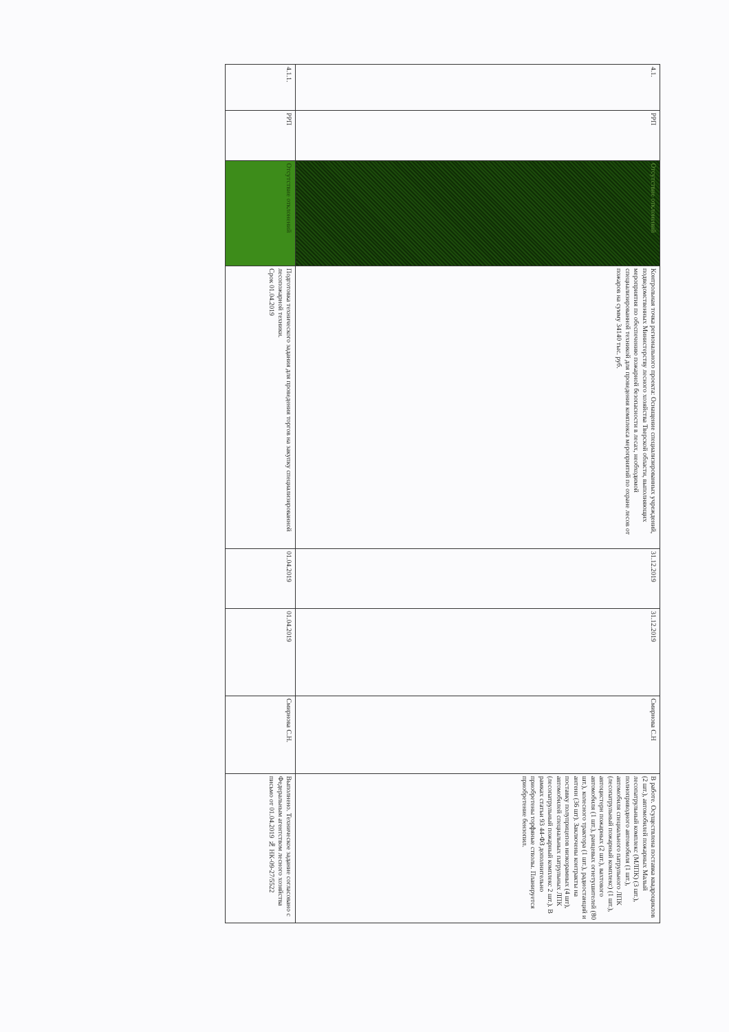| 4.1. | РРП | Отсутствие отклонений | Контрольная точка регионального проекта: Оснащение специализированных учреждений, подведомственных Министерству лесного хозяйства Тверской области, выполняющих мероприятия по обеспечению пожарной безопасности в лесах, необходимой специализированной техникой для проведения комплекса мероприятий по охране лесов от пожаров на сумму 34140 тыс. руб. | 31.12.2019 | 31.12.2019 | Смирнова С.Н | В работе. Осуществлена поставка квадроциклов (2 шт.), автомобилей пожарных Малый лесопатрульный комплекс (МЛПК) (3 шт.), полноприводного автомобиля (1 шт.), автомобиля специального патрульного ЛПК (лесопатрульный пожарный комплекс) (1 шт.), автоцистерн пожарных (2 шт.), вахтового автомобиля (1 шт.), ранцевых огнетушителей (80 шт.), колесного трактора (1 шт.), радиостанций и антенн (36 шт). Заключены контракты на поставку полуприцепов низкорамных (4 шт), автомобилей специальных патрульных ЛПК (лесопатрульный пожарный комплекс 2 шт.). В рамках статьи 93 44-ФЗ дополнительно приобретены торфяные стволы. Планируется приобретение бензопил. |
| 4.1.1. | РРП | Отсутствие отклонений | Подготовка технического задания для проведения торгов на закупку специализированной лесопожарной техники. Срок 01.04.2019 | 01.04.2019 | 01.04.2019 | Смирнова С.Н. | Выполнено. Техническое задание согласовано с Федеральным агентством лесного хозяйства письмо от 01.04.2019 № НК-09-27/5522 |